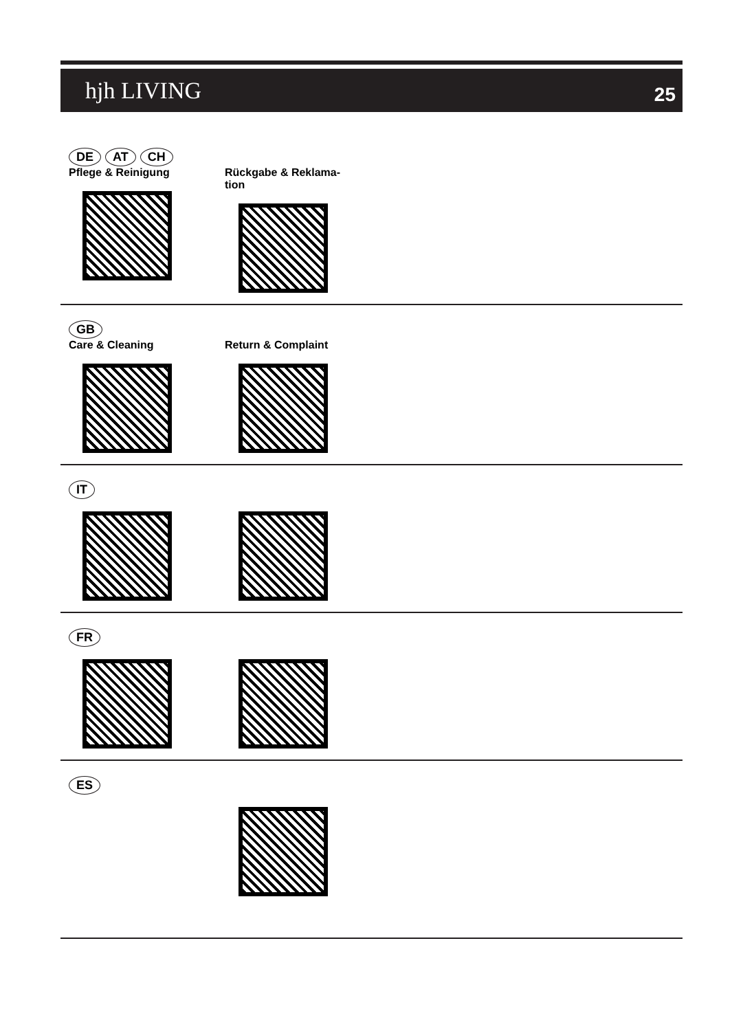hjh LIVING 25
DE AT CH
Pflege & Reinigung Rückgabe & Reklama-
tion
GB
Care & Cleaning Return & Complaint
IT
FR
ES